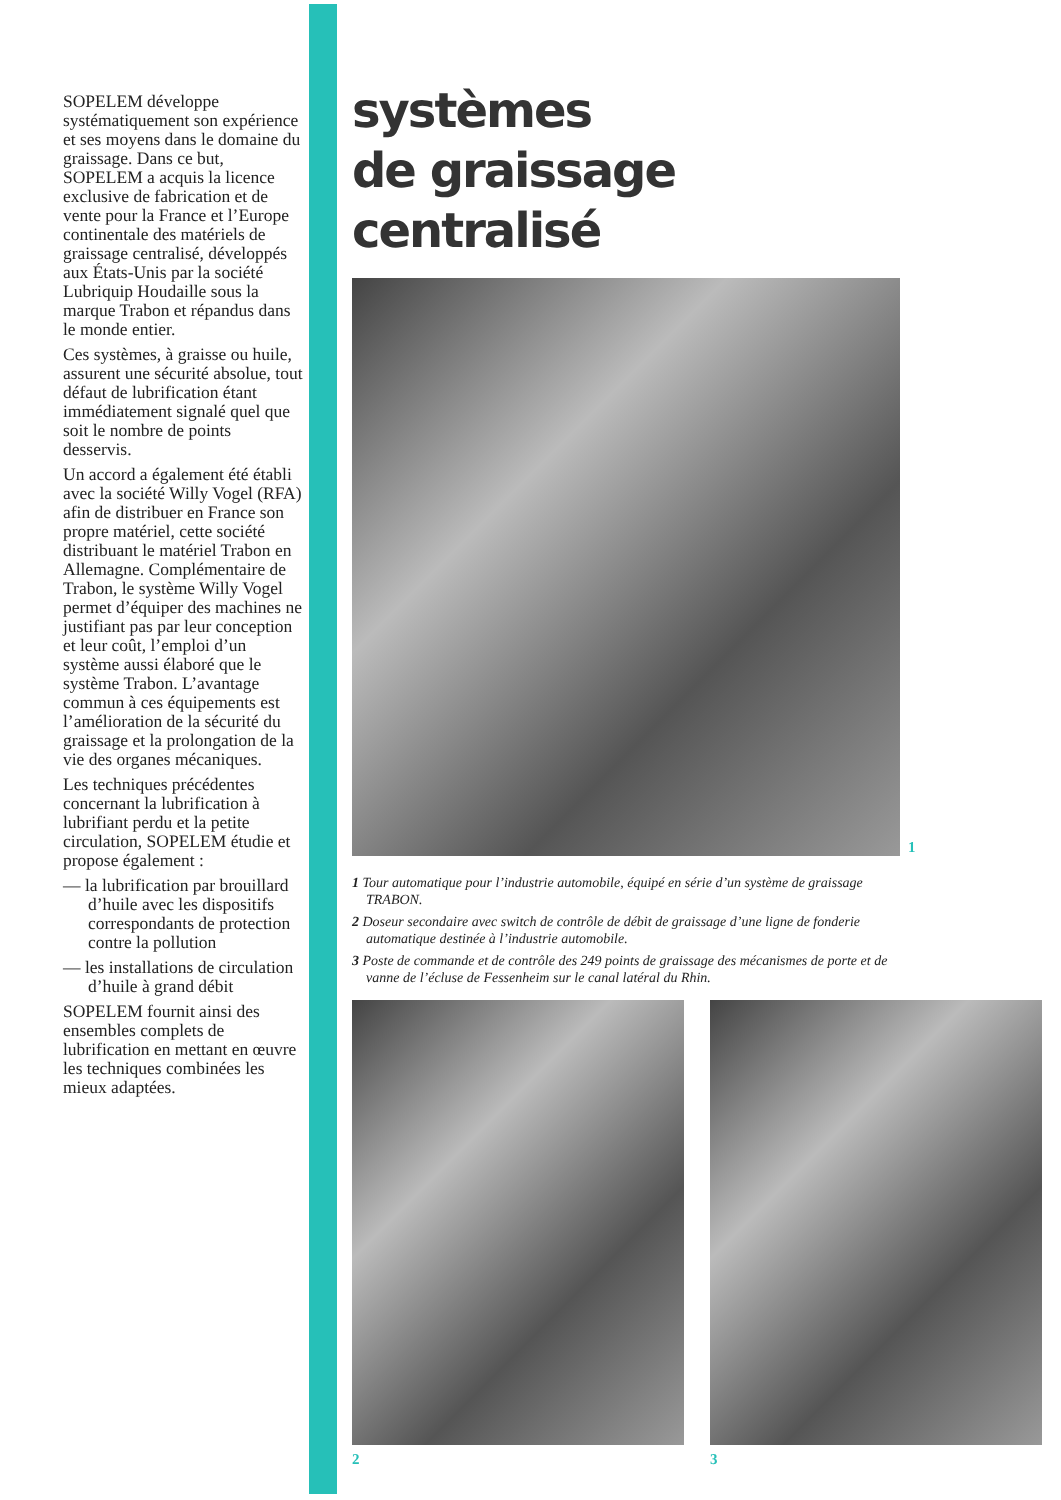SOPELEM développe systématiquement son expérience et ses moyens dans le domaine du graissage. Dans ce but, SOPELEM a acquis la licence exclusive de fabrication et de vente pour la France et l’Europe continentale des matériels de graissage centralisé, développés aux États-Unis par la société Lubriquip Houdaille sous la marque Trabon et répandus dans le monde entier.
Ces systèmes, à graisse ou huile, assurent une sécurité absolue, tout défaut de lubrification étant immédiatement signalé quel que soit le nombre de points desservis.
Un accord a également été établi avec la société Willy Vogel (RFA) afin de distribuer en France son propre matériel, cette société distribuant le matériel Trabon en Allemagne. Complémentaire de Trabon, le système Willy Vogel permet d’équiper des machines ne justifiant pas par leur conception et leur coût, l’emploi d’un système aussi élaboré que le système Trabon. L’avantage commun à ces équipements est l’amélioration de la sécurité du graissage et la prolongation de la vie des organes mécaniques.
Les techniques précédentes concernant la lubrification à lubrifiant perdu et la petite circulation, SOPELEM étudie et propose également :
— la lubrification par brouillard d’huile avec les dispositifs correspondants de protection contre la pollution
— les installations de circulation d’huile à grand débit
SOPELEM fournit ainsi des ensembles complets de lubrification en mettant en œuvre les techniques combinées les mieux adaptées.
systèmes
de graissage
centralisé
1
1 Tour automatique pour l’industrie automobile, équipé en série d’un système de graissage TRABON.
2 Doseur secondaire avec switch de contrôle de débit de graissage d’une ligne de fonderie automatique destinée à l’industrie automobile.
3 Poste de commande et de contrôle des 249 points de graissage des mécanismes de porte et de vanne de l’écluse de Fessenheim sur le canal latéral du Rhin.
2 3